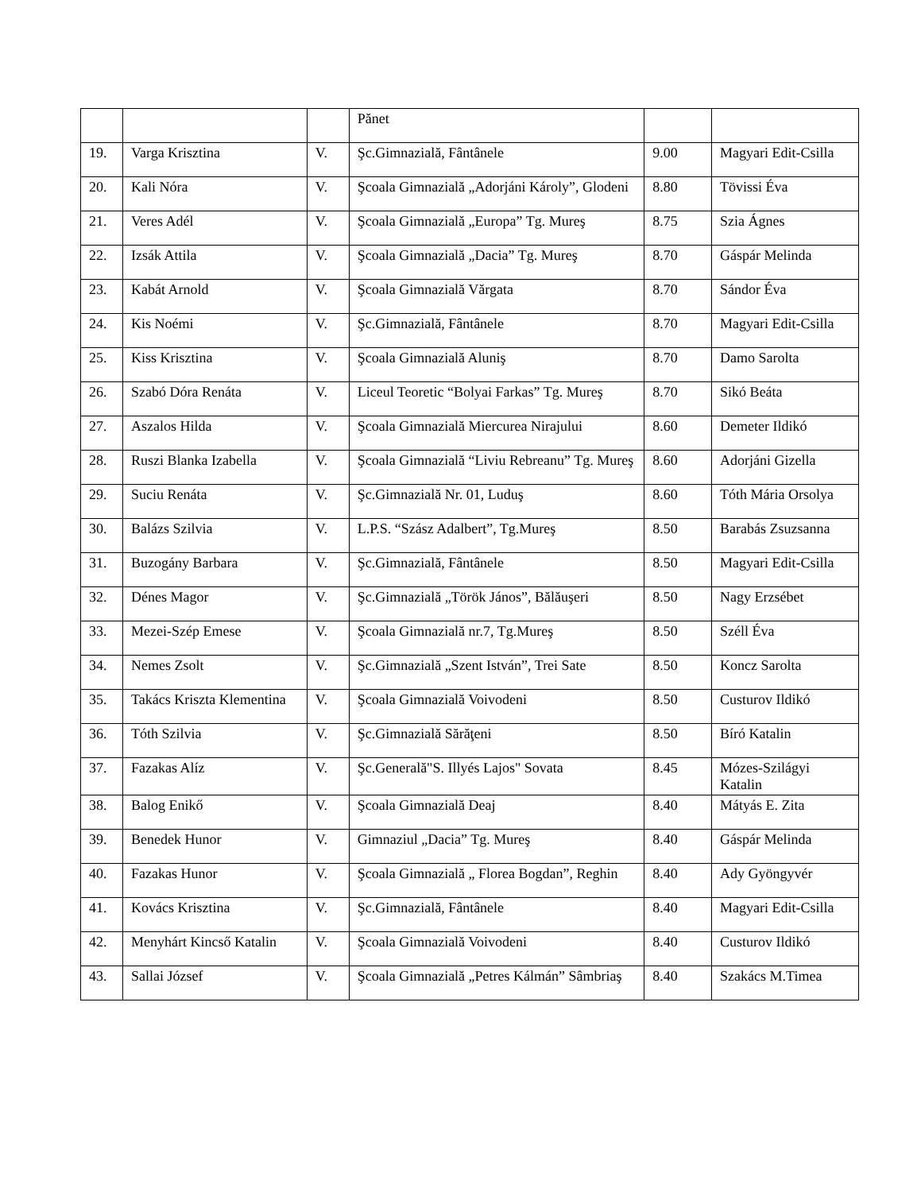| | | | Pănet | | |
| 19. | Varga Krisztina | V. | Şc.Gimnazială, Fântânele | 9.00 | Magyari Edit-Csilla |
| 20. | Kali Nóra | V. | Şcoala Gimnazială „Adorjáni Károly”, Glodeni | 8.80 | Tövissi Éva |
| 21. | Veres Adél | V. | Şcoala Gimnazială „Europa” Tg. Mureş | 8.75 | Szia Ágnes |
| 22. | Izsák Attila | V. | Şcoala Gimnazială „Dacia” Tg. Mureş | 8.70 | Gáspár Melinda |
| 23. | Kabát Arnold | V. | Şcoala Gimnazială Vărgata | 8.70 | Sándor Éva |
| 24. | Kis Noémi | V. | Şc.Gimnazială, Fântânele | 8.70 | Magyari Edit-Csilla |
| 25. | Kiss Krisztina | V. | Şcoala Gimnazială Aluniş | 8.70 | Damo Sarolta |
| 26. | Szabó Dóra Renáta | V. | Liceul Teoretic “Bolyai Farkas” Tg. Mureş | 8.70 | Sikó Beáta |
| 27. | Aszalos Hilda | V. | Şcoala Gimnazială Miercurea Nirajului | 8.60 | Demeter Ildikó |
| 28. | Ruszi Blanka Izabella | V. | Şcoala Gimnazială “Liviu Rebreanu” Tg. Mureş | 8.60 | Adorjáni Gizella |
| 29. | Suciu Renáta | V. | Şc.Gimnazială Nr. 01, Luduş | 8.60 | Tóth Mária Orsolya |
| 30. | Balázs Szilvia | V. | L.P.S. “Szász Adalbert”, Tg.Mureş | 8.50 | Barabás Zsuzsanna |
| 31. | Buzogány Barbara | V. | Şc.Gimnazială, Fântânele | 8.50 | Magyari Edit-Csilla |
| 32. | Dénes Magor | V. | Şc.Gimnazială „Török János”, Bălăuşeri | 8.50 | Nagy Erzsébet |
| 33. | Mezei-Szép Emese | V. | Şcoala Gimnazială nr.7, Tg.Mureş | 8.50 | Széll Éva |
| 34. | Nemes Zsolt | V. | Şc.Gimnazială „Szent István”, Trei Sate | 8.50 | Koncz Sarolta |
| 35. | Takács Kriszta Klementina | V. | Şcoala Gimnazială Voivodeni | 8.50 | Custurov Ildikó |
| 36. | Tóth Szilvia | V. | Şc.Gimnazială Sărăţeni | 8.50 | Bíró Katalin |
| 37. | Fazakas Alíz | V. | Şc.Generală"S. Illyés Lajos" Sovata | 8.45 | Mózes-Szilágyi Katalin |
| 38. | Balog Enikő | V. | Şcoala Gimnazială Deaj | 8.40 | Mátyás E. Zita |
| 39. | Benedek Hunor | V. | Gimnaziul „Dacia” Tg. Mureş | 8.40 | Gáspár Melinda |
| 40. | Fazakas Hunor | V. | Şcoala Gimnazială „ Florea Bogdan”, Reghin | 8.40 | Ady Gyöngyvér |
| 41. | Kovács Krisztina | V. | Şc.Gimnazială, Fântânele | 8.40 | Magyari Edit-Csilla |
| 42. | Menyhárt Kincső Katalin | V. | Şcoala Gimnazială Voivodeni | 8.40 | Custurov Ildikó |
| 43. | Sallai József | V. | Şcoala Gimnazială „Petres Kálmán” Sâmbriaş | 8.40 | Szakács M.Timea |